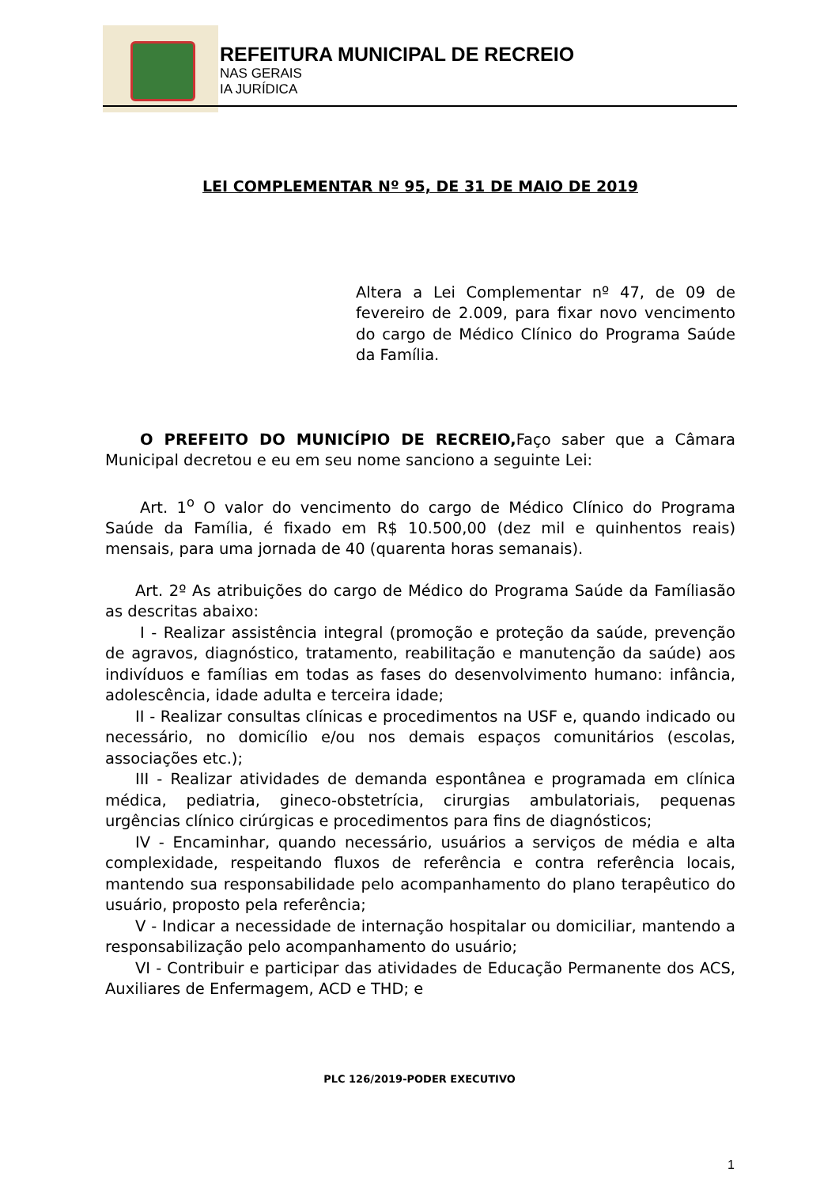REFEITURA MUNICIPAL DE RECREIO
NAS GERAIS
IA JURÍDICA
LEI COMPLEMENTAR Nº 95, DE 31 DE MAIO DE 2019
Altera a Lei Complementar nº 47, de 09 de fevereiro de 2.009, para fixar novo vencimento do cargo de Médico Clínico do Programa Saúde da Família.
O PREFEITO DO MUNICÍPIO DE RECREIO, Faço saber que a Câmara Municipal decretou e eu em seu nome sanciono a seguinte Lei:
Art. 1<sup>o</sup> O valor do vencimento do cargo de Médico Clínico do Programa Saúde da Família, é fixado em R$ 10.500,00 (dez mil e quinhentos reais) mensais, para uma jornada de 40 (quarenta horas semanais).
Art. 2º As atribuições do cargo de Médico do Programa Saúde da Famíliasão as descritas abaixo:
I - Realizar assistência integral (promoção e proteção da saúde, prevenção de agravos, diagnóstico, tratamento, reabilitação e manutenção da saúde) aos indivíduos e famílias em todas as fases do desenvolvimento humano: infância, adolescência, idade adulta e terceira idade;
II - Realizar consultas clínicas e procedimentos na USF e, quando indicado ou necessário, no domicílio e/ou nos demais espaços comunitários (escolas, associações etc.);
III - Realizar atividades de demanda espontânea e programada em clínica médica, pediatria, gineco-obstetrícia, cirurgias ambulatoriais, pequenas urgências clínico cirúrgicas e procedimentos para fins de diagnósticos;
IV - Encaminhar, quando necessário, usuários a serviços de média e alta complexidade, respeitando fluxos de referência e contra referência locais, mantendo sua responsabilidade pelo acompanhamento do plano terapêutico do usuário, proposto pela referência;
V - Indicar a necessidade de internação hospitalar ou domiciliar, mantendo a responsabilização pelo acompanhamento do usuário;
VI - Contribuir e participar das atividades de Educação Permanente dos ACS, Auxiliares de Enfermagem, ACD e THD; e
PLC 126/2019-PODER EXECUTIVO
1